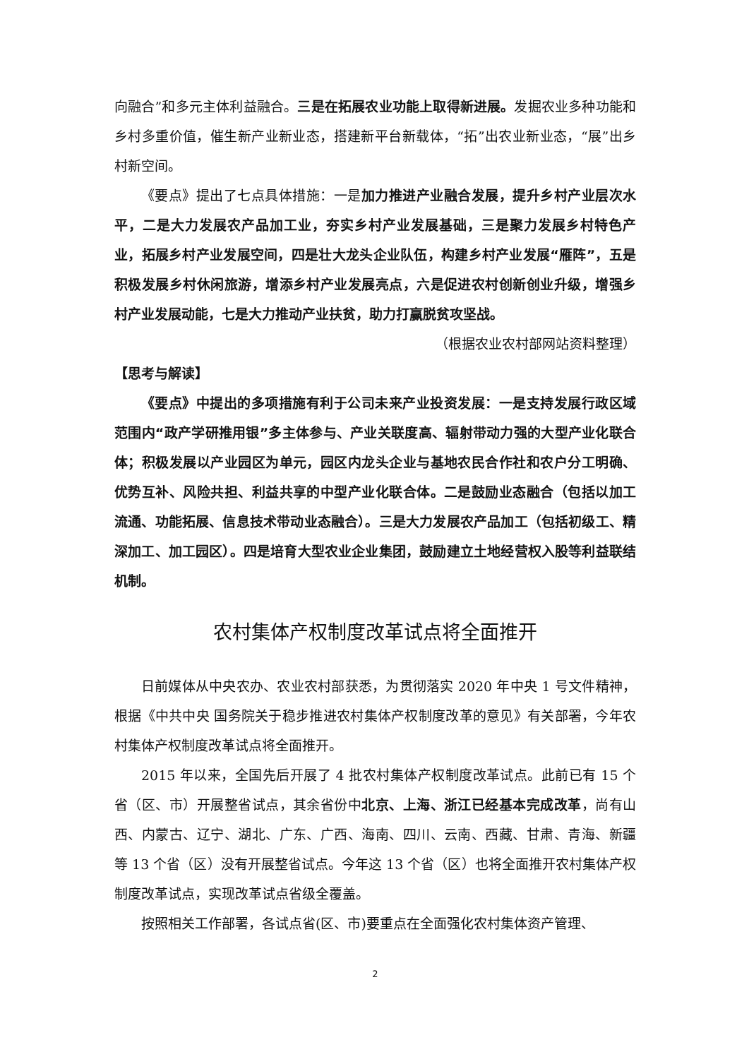向融合”和多元主体利益融合。三是在拓展农业功能上取得新进展。发掘农业多种功能和乡村多重价值，催生新产业新业态，搭建新平台新载体，“拓”出农业新业态，“展”出乡村新空间。
《要点》提出了七点具体措施：一是加力推进产业融合发展，提升乡村产业层次水平，二是大力发展农产品加工业，夯实乡村产业发展基础，三是聚力发展乡村特色产业，拓展乡村产业发展空间，四是壮大龙头企业队伍，构建乡村产业发展“雁阵”，五是积极发展乡村休闲旅游，增添乡村产业发展亮点，六是促进农村创新创业升级，增强乡村产业发展动能，七是大力推动产业扶贫，助力打赢脱贫攻坚战。
（根据农业农村部网站资料整理）
【思考与解读】
《要点》中提出的多项措施有利于公司未来产业投资发展：一是支持发展行政区域范围内“政产学研推用银”多主体参与、产业关联度高、辐射带动力强的大型产业化联合体；积极发展以产业园区为单元，园区内龙头企业与基地农民合作社和农户分工明确、优势互补、风险共担、利益共享的中型产业化联合体。二是鼓励业态融合（包括以加工流通、功能拓展、信息技术带动业态融合）。三是大力发展农产品加工（包括初级工、精深加工、加工园区）。四是培育大型农业企业集团，鼓励建立土地经营权入股等利益联结机制。
农村集体产权制度改革试点将全面推开
日前媒体从中央农办、农业农村部获悉，为贯彻落实 2020 年中央 1 号文件精神，根据《中共中央 国务院关于稳步推进农村集体产权制度改革的意见》有关部署，今年农村集体产权制度改革试点将全面推开。
2015 年以来，全国先后开展了 4 批农村集体产权制度改革试点。此前已有 15 个省（区、市）开展整省试点，其余省份中北京、上海、浙江已经基本完成改革，尚有山西、内蒙古、辽宁、湖北、广东、广西、海南、四川、云南、西藏、甘肃、青海、新疆等 13 个省（区）没有开展整省试点。今年这 13 个省（区）也将全面推开农村集体产权制度改革试点，实现改革试点省级全覆盖。
按照相关工作部署，各试点省(区、市)要重点在全面强化农村集体资产管理、
2